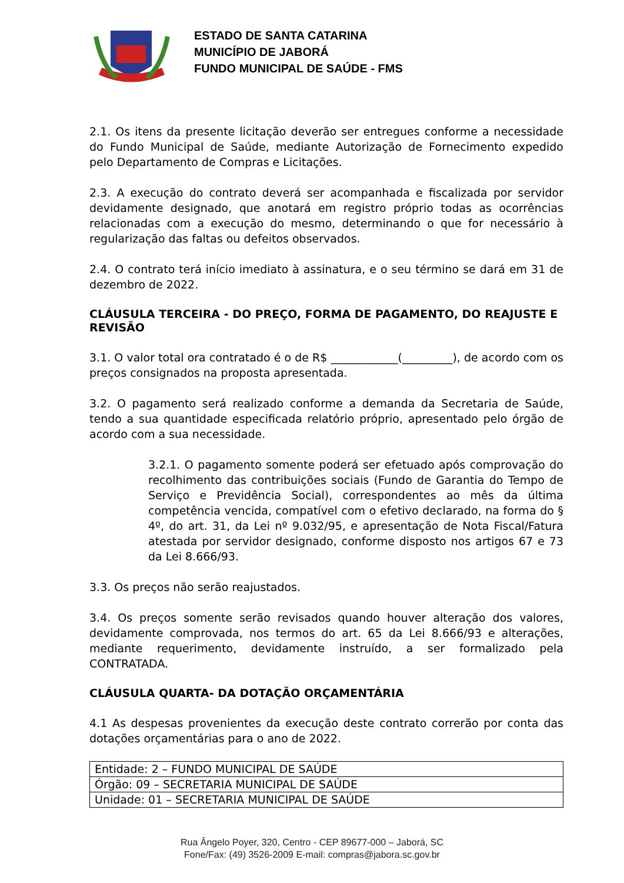ESTADO DE SANTA CATARINA
MUNICÍPIO DE JABORÁ
FUNDO MUNICIPAL DE SAÚDE - FMS
2.1. Os itens da presente licitação deverão ser entregues conforme a necessidade do Fundo Municipal de Saúde, mediante Autorização de Fornecimento expedido pelo Departamento de Compras e Licitações.
2.3. A execução do contrato deverá ser acompanhada e fiscalizada por servidor devidamente designado, que anotará em registro próprio todas as ocorrências relacionadas com a execução do mesmo, determinando o que for necessário à regularização das faltas ou defeitos observados.
2.4. O contrato terá início imediato à assinatura, e o seu término se dará em 31 de dezembro de 2022.
CLÁUSULA TERCEIRA - DO PREÇO, FORMA DE PAGAMENTO, DO REAJUSTE E REVISÃO
3.1. O valor total ora contratado é o de R$ ____________(_________), de acordo com os preços consignados na proposta apresentada.
3.2. O pagamento será realizado conforme a demanda da Secretaria de Saúde, tendo a sua quantidade especificada relatório próprio, apresentado pelo órgão de acordo com a sua necessidade.
3.2.1. O pagamento somente poderá ser efetuado após comprovação do recolhimento das contribuições sociais (Fundo de Garantia do Tempo de Serviço e Previdência Social), correspondentes ao mês da última competência vencida, compatível com o efetivo declarado, na forma do § 4º, do art. 31, da Lei nº 9.032/95, e apresentação de Nota Fiscal/Fatura atestada por servidor designado, conforme disposto nos artigos 67 e 73 da Lei 8.666/93.
3.3. Os preços não serão reajustados.
3.4. Os preços somente serão revisados quando houver alteração dos valores, devidamente comprovada, nos termos do art. 65 da Lei 8.666/93 e alterações, mediante requerimento, devidamente instruído, a ser formalizado pela CONTRATADA.
CLÁUSULA QUARTA- DA DOTAÇÃO ORÇAMENTÁRIA
4.1 As despesas provenientes da execução deste contrato correrão por conta das dotações orçamentárias para o ano de 2022.
| Entidade: 2 – FUNDO MUNICIPAL DE SAÚDE |
| Órgão: 09 – SECRETARIA MUNICIPAL DE SAÚDE |
| Unidade: 01 – SECRETARIA MUNICIPAL DE SAÚDE |
Rua Ângelo Poyer, 320, Centro - CEP 89677-000 – Jaborá, SC
Fone/Fax: (49) 3526-2009 E-mail: compras@jabora.sc.gov.br